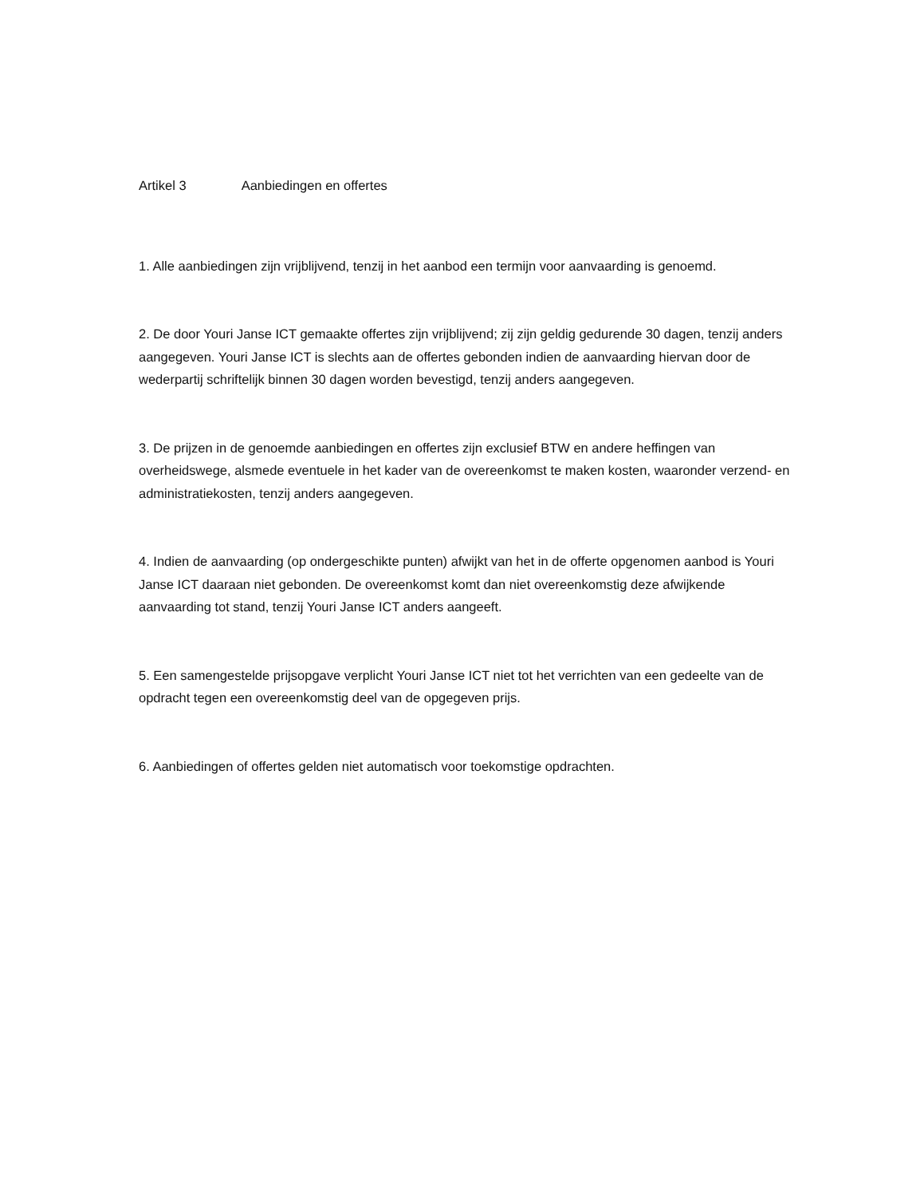Artikel 3 Aanbiedingen en offertes
1. Alle aanbiedingen zijn vrijblijvend, tenzij in het aanbod een termijn voor aanvaarding is genoemd.
2. De door Youri Janse ICT gemaakte offertes zijn vrijblijvend; zij zijn geldig gedurende 30 dagen, tenzij anders aangegeven. Youri Janse ICT is slechts aan de offertes gebonden indien de aanvaarding hiervan door de wederpartij schriftelijk binnen 30 dagen worden bevestigd, tenzij anders aangegeven.
3. De prijzen in de genoemde aanbiedingen en offertes zijn exclusief BTW en andere heffingen van overheidswege, alsmede eventuele in het kader van de overeenkomst te maken kosten, waaronder verzend- en administratiekosten, tenzij anders aangegeven.
4. Indien de aanvaarding (op ondergeschikte punten) afwijkt van het in de offerte opgenomen aanbod is Youri Janse ICT daaraan niet gebonden. De overeenkomst komt dan niet overeenkomstig deze afwijkende aanvaarding tot stand, tenzij Youri Janse ICT anders aangeeft.
5. Een samengestelde prijsopgave verplicht Youri Janse ICT niet tot het verrichten van een gedeelte van de opdracht tegen een overeenkomstig deel van de opgegeven prijs.
6. Aanbiedingen of offertes gelden niet automatisch voor toekomstige opdrachten.